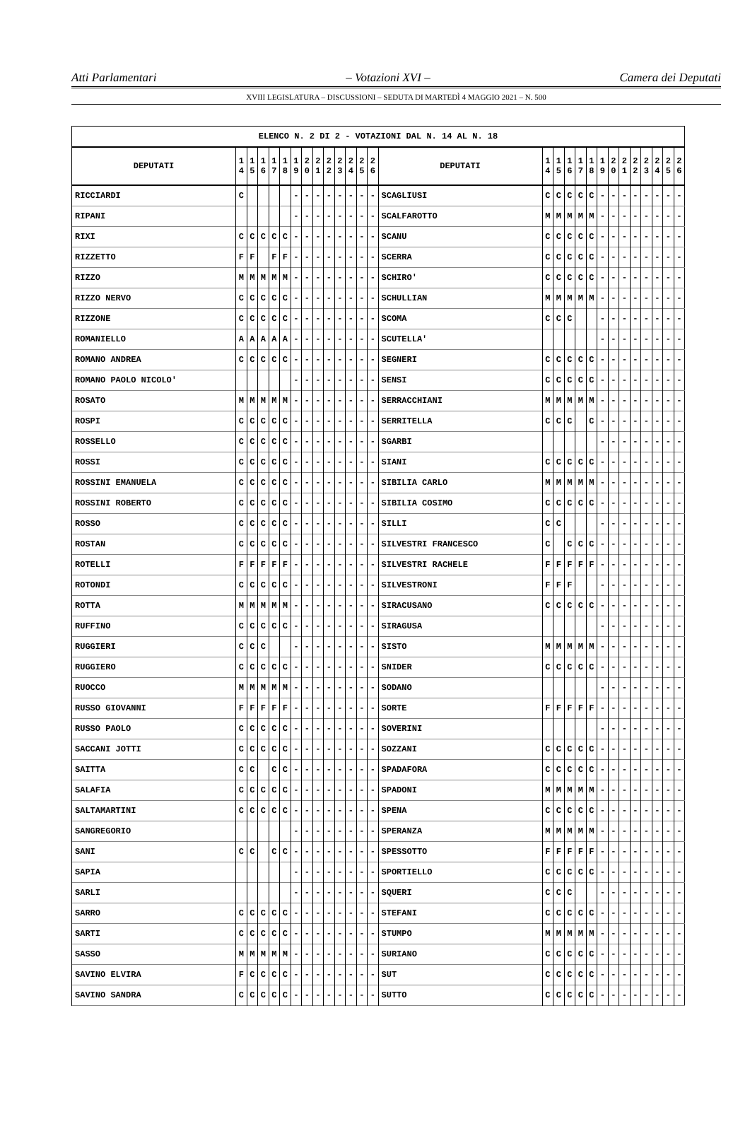Atti Parlamentari – Votazioni XVI – Camera dei Deputati
XVIII LEGISLATURA – DISCUSSIONI – SEDUTA DI MARTEDÌ 4 MAGGIO 2021 – N. 500
| ELENCO N. 2 DI 2 - VOTAZIONI DAL N. 14 AL N. 18 | | | | | | | | | | | | | | | | | | | | | | | | | | | |
| --- | --- | --- | --- | --- | --- | --- | --- | --- | --- | --- | --- | --- | --- | --- | --- | --- | --- | --- | --- | --- | --- | --- | --- | --- | --- | --- | --- |
| DEPUTATI | 1 4 | 1 5 | 1 6 | 1 7 | 1 8 | 1 9 | 2 0 | 2 1 | 2 2 | 2 3 | 2 4 | 2 5 | 2 6 | DEPUTATI | 1 4 | 1 5 | 1 6 | 1 7 | 1 8 | 1 9 | 2 0 | 2 1 | 2 2 | 2 3 | 2 4 | 2 5 | 2 6 |
| RICCIARDI | C | | | | | - | - | - | - | - | - | - | - | SCAGLIUSI | C | C | C | C | C | - | - | - | - | - | - | - | - |
| RIPANI | | | | | | - | - | - | - | - | - | - | - | SCALFAROTTO | M | M | M | M | M | - | - | - | - | - | - | - | - |
| RIXI | C | C | C | C | C | - | - | - | - | - | - | - | - | SCANU | C | C | C | C | C | - | - | - | - | - | - | - | - |
| RIZZETTO | F | F | | F | F | - | - | - | - | - | - | - | - | SCERRA | C | C | C | C | C | - | - | - | - | - | - | - | - |
| RIZZO | M | M | M | M | M | - | - | - | - | - | - | - | - | SCHIRO' | C | C | C | C | C | - | - | - | - | - | - | - | - |
| RIZZO NERVO | C | C | C | C | C | - | - | - | - | - | - | - | - | SCHULLIAN | M | M | M | M | M | - | - | - | - | - | - | - | - |
| RIZZONE | C | C | C | C | C | - | - | - | - | - | - | - | - | SCOMA | C | C | C | | | - | - | - | - | - | - | - | - |
| ROMANIELLO | A | A | A | A | A | - | - | - | - | - | - | - | - | SCUTELLA' | | | | | | - | - | - | - | - | - | - | - |
| ROMANO ANDREA | C | C | C | C | C | - | - | - | - | - | - | - | - | SEGNERI | C | C | C | C | C | - | - | - | - | - | - | - | - |
| ROMANO PAOLO NICOLO' | | | | | | - | - | - | - | - | - | - | - | SENSI | C | C | C | C | C | - | - | - | - | - | - | - | - |
| ROSATO | M | M | M | M | M | - | - | - | - | - | - | - | - | SERRACCHIANI | M | M | M | M | M | - | - | - | - | - | - | - | - |
| ROSPI | C | C | C | C | C | - | - | - | - | - | - | - | - | SERRITELLA | C | C | C | | C | - | - | - | - | - | - | - | - |
| ROSSELLO | C | C | C | C | C | - | - | - | - | - | - | - | - | SGARBI | | | | | | - | - | - | - | - | - | - | - |
| ROSSI | C | C | C | C | C | - | - | - | - | - | - | - | - | SIANI | C | C | C | C | C | - | - | - | - | - | - | - | - |
| ROSSINI EMANUELA | C | C | C | C | C | - | - | - | - | - | - | - | - | SIBILIA CARLO | M | M | M | M | M | - | - | - | - | - | - | - | - |
| ROSSINI ROBERTO | C | C | C | C | C | - | - | - | - | - | - | - | - | SIBILIA COSIMO | C | C | C | C | C | - | - | - | - | - | - | - | - |
| ROSSO | C | C | C | C | C | - | - | - | - | - | - | - | - | SILLI | C | C | | | | - | - | - | - | - | - | - | - |
| ROSTAN | C | C | C | C | C | - | - | - | - | - | - | - | - | SILVESTRI FRANCESCO | C | | C | C | C | - | - | - | - | - | - | - | - |
| ROTELLI | F | F | F | F | F | - | - | - | - | - | - | - | - | SILVESTRI RACHELE | F | F | F | F | F | - | - | - | - | - | - | - | - |
| ROTONDI | C | C | C | C | C | - | - | - | - | - | - | - | - | SILVESTRONI | F | F | F | | | - | - | - | - | - | - | - | - |
| ROTTA | M | M | M | M | M | - | - | - | - | - | - | - | - | SIRACUSANO | C | C | C | C | C | - | - | - | - | - | - | - | - |
| RUFFINO | C | C | C | C | C | - | - | - | - | - | - | - | - | SIRAGUSA | | | | | | - | - | - | - | - | - | - | - |
| RUGGIERI | C | C | C | | | - | - | - | - | - | - | - | - | SISTO | M | M | M | M | M | - | - | - | - | - | - | - | - |
| RUGGIERO | C | C | C | C | C | - | - | - | - | - | - | - | - | SNIDER | C | C | C | C | C | - | - | - | - | - | - | - | - |
| RUOCCO | M | M | M | M | M | - | - | - | - | - | - | - | - | SODANO | | | | | | - | - | - | - | - | - | - | - |
| RUSSO GIOVANNI | F | F | F | F | F | - | - | - | - | - | - | - | - | SORTE | F | F | F | F | F | - | - | - | - | - | - | - | - |
| RUSSO PAOLO | C | C | C | C | C | - | - | - | - | - | - | - | - | SOVERINI | | | | | | - | - | - | - | - | - | - | - |
| SACCANI JOTTI | C | C | C | C | C | - | - | - | - | - | - | - | - | SOZZANI | C | C | C | C | C | - | - | - | - | - | - | - | - |
| SAITTA | C | C | | C | C | - | - | - | - | - | - | - | - | SPADAFORA | C | C | C | C | C | - | - | - | - | - | - | - | - |
| SALAFIA | C | C | C | C | C | - | - | - | - | - | - | - | - | SPADONI | M | M | M | M | M | - | - | - | - | - | - | - | - |
| SALTAMARTINI | C | C | C | C | C | - | - | - | - | - | - | - | - | SPENA | C | C | C | C | C | - | - | - | - | - | - | - | - |
| SANGREGORIO | | | | | | - | - | - | - | - | - | - | - | SPERANZA | M | M | M | M | M | - | - | - | - | - | - | - | - |
| SANI | C | C | | C | C | - | - | - | - | - | - | - | - | SPESSOTTO | F | F | F | F | F | - | - | - | - | - | - | - | - |
| SAPIA | | | | | | - | - | - | - | - | - | - | - | SPORTIELLO | C | C | C | C | C | - | - | - | - | - | - | - | - |
| SARLI | | | | | | - | - | - | - | - | - | - | - | SQUERI | C | C | C | | | - | - | - | - | - | - | - | - |
| SARRO | C | C | C | C | C | - | - | - | - | - | - | - | - | STEFANI | C | C | C | C | C | - | - | - | - | - | - | - | - |
| SARTI | C | C | C | C | C | - | - | - | - | - | - | - | - | STUMPO | M | M | M | M | M | - | - | - | - | - | - | - | - |
| SASSO | M | M | M | M | M | - | - | - | - | - | - | - | - | SURIANO | C | C | C | C | C | - | - | - | - | - | - | - | - |
| SAVINO ELVIRA | F | C | C | C | C | - | - | - | - | - | - | - | - | SUT | C | C | C | C | C | - | - | - | - | - | - | - | - |
| SAVINO SANDRA | C | C | C | C | C | - | - | - | - | - | - | - | - | SUTTO | C | C | C | C | C | - | - | - | - | - | - | - | - |